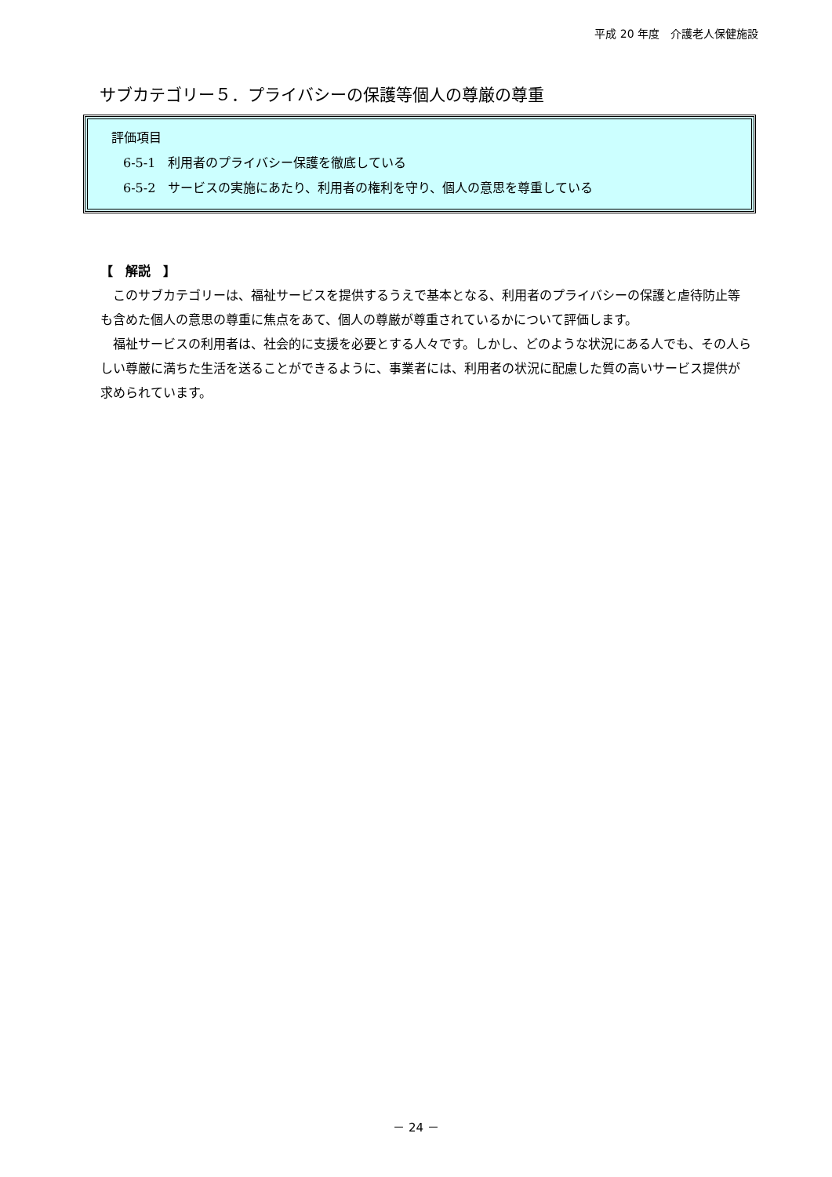平成 20 年度　介護老人保健施設
サブカテゴリー５．プライバシーの保護等個人の尊厳の尊重
評価項目
6-5-1　利用者のプライバシー保護を徹底している
6-5-2　サービスの実施にあたり、利用者の権利を守り、個人の意思を尊重している
【　解説　】
このサブカテゴリーは、福祉サービスを提供するうえで基本となる、利用者のプライバシーの保護と虐待防止等も含めた個人の意思の尊重に焦点をあて、個人の尊厳が尊重されているかについて評価します。
福祉サービスの利用者は、社会的に支援を必要とする人々です。しかし、どのような状況にある人でも、その人らしい尊厳に満ちた生活を送ることができるように、事業者には、利用者の状況に配慮した質の高いサービス提供が求められています。
－ 24 －